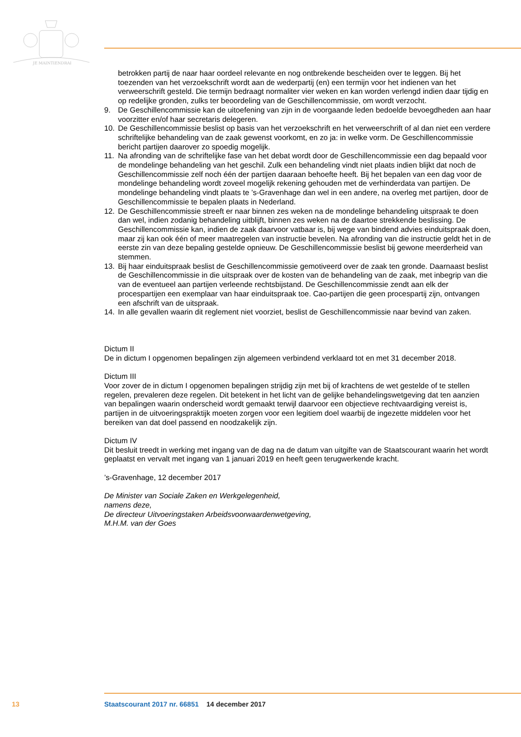JE MAINTIENDRAI
betrokken partij de naar haar oordeel relevante en nog ontbrekende bescheiden over te leggen. Bij het toezenden van het verzoekschrift wordt aan de wederpartij (en) een termijn voor het indienen van het verweerschrift gesteld. Die termijn bedraagt normaliter vier weken en kan worden verlengd indien daar tijdig en op redelijke gronden, zulks ter beoordeling van de Geschillencom­missie, om wordt verzocht.
9. De Geschillencommissie kan de uitoefening van zijn in de voorgaande leden bedoelde bevoegdhe­den aan haar voorzitter en/of haar secretaris delegeren.
10. De Geschillencommissie beslist op basis van het verzoekschrift en het verweerschrift of al dan niet een verdere schriftelijke behandeling van de zaak gewenst voorkomt, en zo ja: in welke vorm. De Geschillencommissie bericht partijen daarover zo spoedig mogelijk.
11. Na afronding van de schriftelijke fase van het debat wordt door de Geschillencommissie een dag bepaald voor de mondelinge behandeling van het geschil. Zulk een behandeling vindt niet plaats indien blijkt dat noch de Geschillencommissie zelf noch één der partijen daaraan behoefte heeft. Bij het bepalen van een dag voor de mondelinge behandeling wordt zoveel mogelijk rekening gehouden met de verhinderdata van partijen. De mondelinge behandeling vindt plaats te ’s-Gravenhage dan wel in een andere, na overleg met partijen, door de Geschillencommissie te bepalen plaats in Nederland.
12. De Geschillencommissie streeft er naar binnen zes weken na de mondelinge behandeling uitspraak te doen dan wel, indien zodanig behandeling uitblijft, binnen zes weken na de daartoe strekkende beslissing. De Geschillencommissie kan, indien de zaak daarvoor vatbaar is, bij wege van bindend advies einduitspraak doen, maar zij kan ook één of meer maatregelen van instructie bevelen. Na afronding van die instructie geldt het in de eerste zin van deze bepaling gestelde opnieuw. De Geschillencommissie beslist bij gewone meerderheid van stemmen.
13. Bij haar einduitspraak beslist de Geschillencommissie gemotiveerd over de zaak ten gronde. Daarnaast beslist de Geschillencommissie in die uitspraak over de kosten van de behandeling van de zaak, met inbegrip van die van de eventueel aan partijen verleende rechtsbijstand. De Geschil­lencommissie zendt aan elk der procespartijen een exemplaar van haar einduitspraak toe. Cao-partijen die geen procespartij zijn, ontvangen een afschrift van de uitspraak.
14. In alle gevallen waarin dit reglement niet voorziet, beslist de Geschillencommissie naar bevind van zaken.
Dictum II
De in dictum I opgenomen bepalingen zijn algemeen verbindend verklaard tot en met 31 december 2018.
Dictum III
Voor zover de in dictum I opgenomen bepalingen strijdig zijn met bij of krachtens de wet gestelde of te stellen regelen, prevaleren deze regelen. Dit betekent in het licht van de gelijke behandelingswetge­ving dat ten aanzien van bepalingen waarin onderscheid wordt gemaakt terwijl daarvoor een objectieve rechtvaardiging vereist is, partijen in de uitvoeringspraktijk moeten zorgen voor een legitiem doel waarbij de ingezette middelen voor het bereiken van dat doel passend en noodzakelijk zijn.
Dictum IV
Dit besluit treedt in werking met ingang van de dag na de datum van uitgifte van de Staatscourant waarin het wordt geplaatst en vervalt met ingang van 1 januari 2019 en heeft geen terugwerkende kracht.
’s-Gravenhage, 12 december 2017
De Minister van Sociale Zaken en Werkgelegenheid,
namens deze,
De directeur Uitvoeringstaken Arbeidsvoorwaardenwetgeving,
M.H.M. van der Goes
13 Staatscourant 2017 nr. 66851 14 december 2017